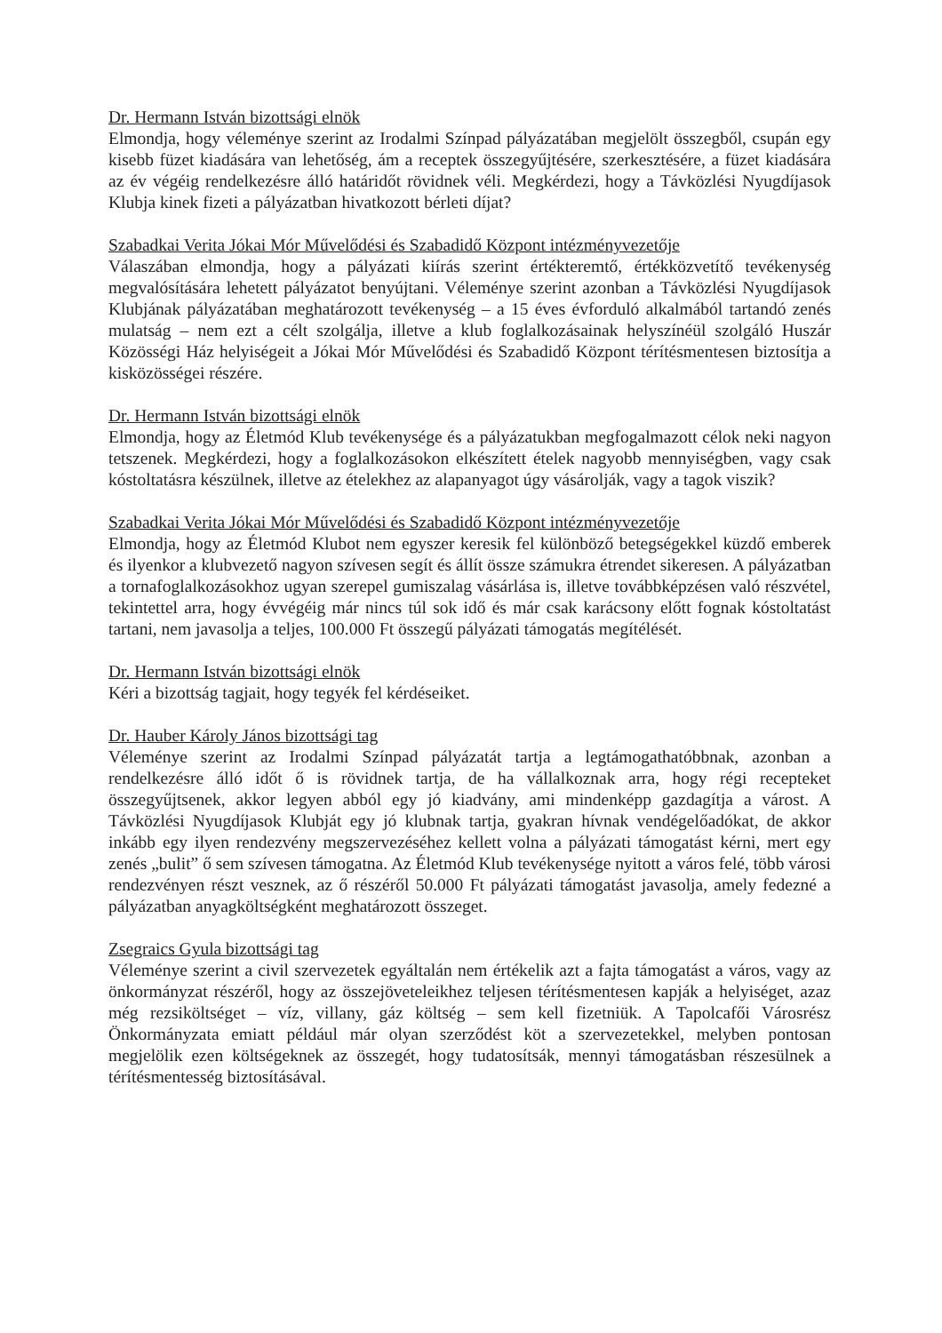Dr. Hermann István bizottsági elnök
Elmondja, hogy véleménye szerint az Irodalmi Színpad pályázatában megjelölt összegből, csupán egy kisebb füzet kiadására van lehetőség, ám a receptek összegyűjtésére, szerkesztésére, a füzet kiadására az év végéig rendelkezésre álló határidőt rövidnek véli. Megkérdezi, hogy a Távközlési Nyugdíjasok Klubja kinek fizeti a pályázatban hivatkozott bérleti díjat?
Szabadkai Verita Jókai Mór Művelődési és Szabadidő Központ intézményvezetője
Válaszában elmondja, hogy a pályázati kiírás szerint értékteremtő, értékközvetítő tevékenység megvalósítására lehetett pályázatot benyújtani. Véleménye szerint azonban a Távközlési Nyugdíjasok Klubjának pályázatában meghatározott tevékenység – a 15 éves évforduló alkalmából tartandó zenés mulatság – nem ezt a célt szolgálja, illetve a klub foglalkozásainak helyszínéül szolgáló Huszár Közösségi Ház helyiségeit a Jókai Mór Művelődési és Szabadidő Központ térítésmentesen biztosítja a kisközösségei részére.
Dr. Hermann István bizottsági elnök
Elmondja, hogy az Életmód Klub tevékenysége és a pályázatukban megfogalmazott célok neki nagyon tetszenek. Megkérdezi, hogy a foglalkozásokon elkészített ételek nagyobb mennyiségben, vagy csak kóstoltatásra készülnek, illetve az ételekhez az alapanyagot úgy vásárolják, vagy a tagok viszik?
Szabadkai Verita Jókai Mór Művelődési és Szabadidő Központ intézményvezetője
Elmondja, hogy az Életmód Klubot nem egyszer keresik fel különböző betegségekkel küzdő emberek és ilyenkor a klubvezető nagyon szívesen segít és állít össze számukra étrendet sikeresen. A pályázatban a tornafoglalkozásokhoz ugyan szerepel gumiszalag vásárlása is, illetve továbbképzésen való részvétel, tekintettel arra, hogy évvégéig már nincs túl sok idő és már csak karácsony előtt fognak kóstoltatást tartani, nem javasolja a teljes, 100.000 Ft összegű pályázati támogatás megítélését.
Dr. Hermann István bizottsági elnök
Kéri a bizottság tagjait, hogy tegyék fel kérdéseiket.
Dr. Hauber Károly János bizottsági tag
Véleménye szerint az Irodalmi Színpad pályázatát tartja a legtámogathatóbbnak, azonban a rendelkezésre álló időt ő is rövidnek tartja, de ha vállalkoznak arra, hogy régi recepteket összegyűjtsenek, akkor legyen abból egy jó kiadvány, ami mindenképp gazdagítja a várost. A Távközlési Nyugdíjasok Klubját egy jó klubnak tartja, gyakran hívnak vendégelőadókat, de akkor inkább egy ilyen rendezvény megszervezéséhez kellett volna a pályázati támogatást kérni, mert egy zenés „bulit” ő sem szívesen támogatna. Az Életmód Klub tevékenysége nyitott a város felé, több városi rendezvényen részt vesznek, az ő részéről 50.000 Ft pályázati támogatást javasolja, amely fedezné a pályázatban anyagköltségként meghatározott összeget.
Zsegraics Gyula bizottsági tag
Véleménye szerint a civil szervezetek egyáltalán nem értékelik azt a fajta támogatást a város, vagy az önkormányzat részéről, hogy az összejöveteleikhez teljesen térítésmentesen kapják a helyiséget, azaz még rezsiköltséget – víz, villany, gáz költség – sem kell fizetniük. A Tapolcafői Városrész Önkormányzata emiatt például már olyan szerződést köt a szervezetekkel, melyben pontosan megjelölik ezen költségeknek az összegét, hogy tudatosítsák, mennyi támogatásban részesülnek a térítésmentesség biztosításával.